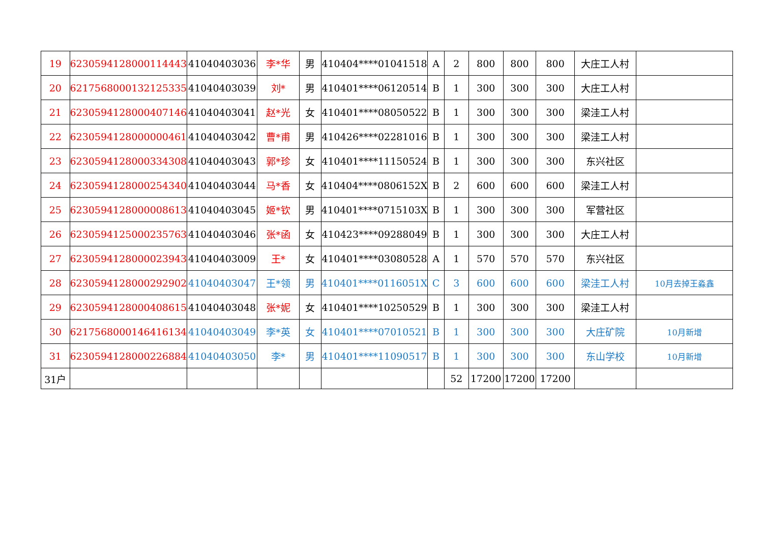| 19 | 6230594128000114443 | 41040403036 | 李*华 | 男 | 410404****01041518 | A | 2 | 800 | 800 | 800 | 大庄工人村 | |
| 20 | 6217568000132125335 | 41040403039 | 刘* | 男 | 410401****06120514 | B | 1 | 300 | 300 | 300 | 大庄工人村 | |
| 21 | 6230594128000407146 | 41040403041 | 赵*光 | 女 | 410401****08050522 | B | 1 | 300 | 300 | 300 | 梁洼工人村 | |
| 22 | 6230594128000000461 | 41040403042 | 曹*甫 | 男 | 410426****02281016 | B | 1 | 300 | 300 | 300 | 梁洼工人村 | |
| 23 | 6230594128000334308 | 41040403043 | 郭*珍 | 女 | 410401****11150524 | B | 1 | 300 | 300 | 300 | 东兴社区 | |
| 24 | 6230594128000254340 | 41040403044 | 马*香 | 女 | 410404****0806152X | B | 2 | 600 | 600 | 600 | 梁洼工人村 | |
| 25 | 6230594128000008613 | 41040403045 | 姬*钦 | 男 | 410401****0715103X | B | 1 | 300 | 300 | 300 | 军营社区 | |
| 26 | 6230594125000235763 | 41040403046 | 张*函 | 女 | 410423****09288049 | B | 1 | 300 | 300 | 300 | 大庄工人村 | |
| 27 | 6230594128000023943 | 41040403009 | 王* | 女 | 410401****03080528 | A | 1 | 570 | 570 | 570 | 东兴社区 | |
| 28 | 6230594128000292902 | 41040403047 | 王*领 | 男 | 410401****0116051X | C | 3 | 600 | 600 | 600 | 梁洼工人村 | 10月去掉王淼鑫 |
| 29 | 6230594128000408615 | 41040403048 | 张*妮 | 女 | 410401****10250529 | B | 1 | 300 | 300 | 300 | 梁洼工人村 | |
| 30 | 6217568000146416134 | 41040403049 | 李*英 | 女 | 410401****07010521 | B | 1 | 300 | 300 | 300 | 大庄矿院 | 10月新增 |
| 31 | 6230594128000226884 | 41040403050 | 李* | 男 | 410401****11090517 | B | 1 | 300 | 300 | 300 | 东山学校 | 10月新增 |
| 31户 | | | | | | | 52 | 17200 | 17200 | 17200 | | |